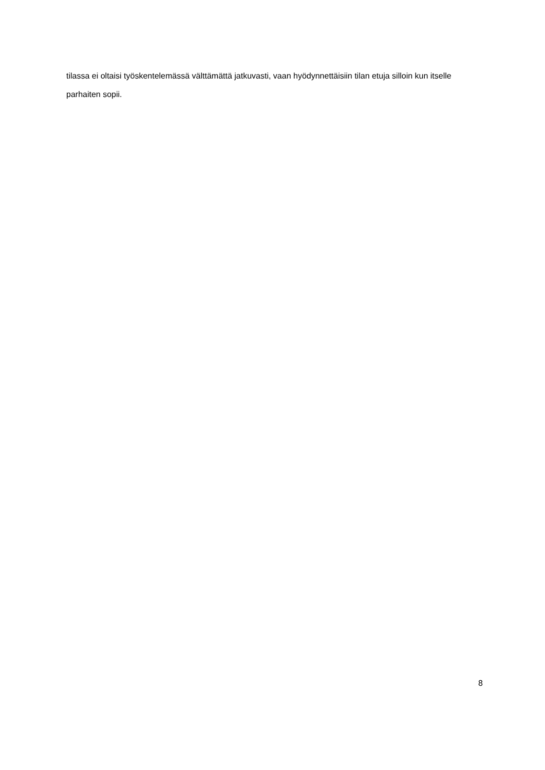tilassa ei oltaisi työskentelemässä välttämättä jatkuvasti, vaan hyödynnettäisiin tilan etuja silloin kun itselle parhaiten sopii.
8